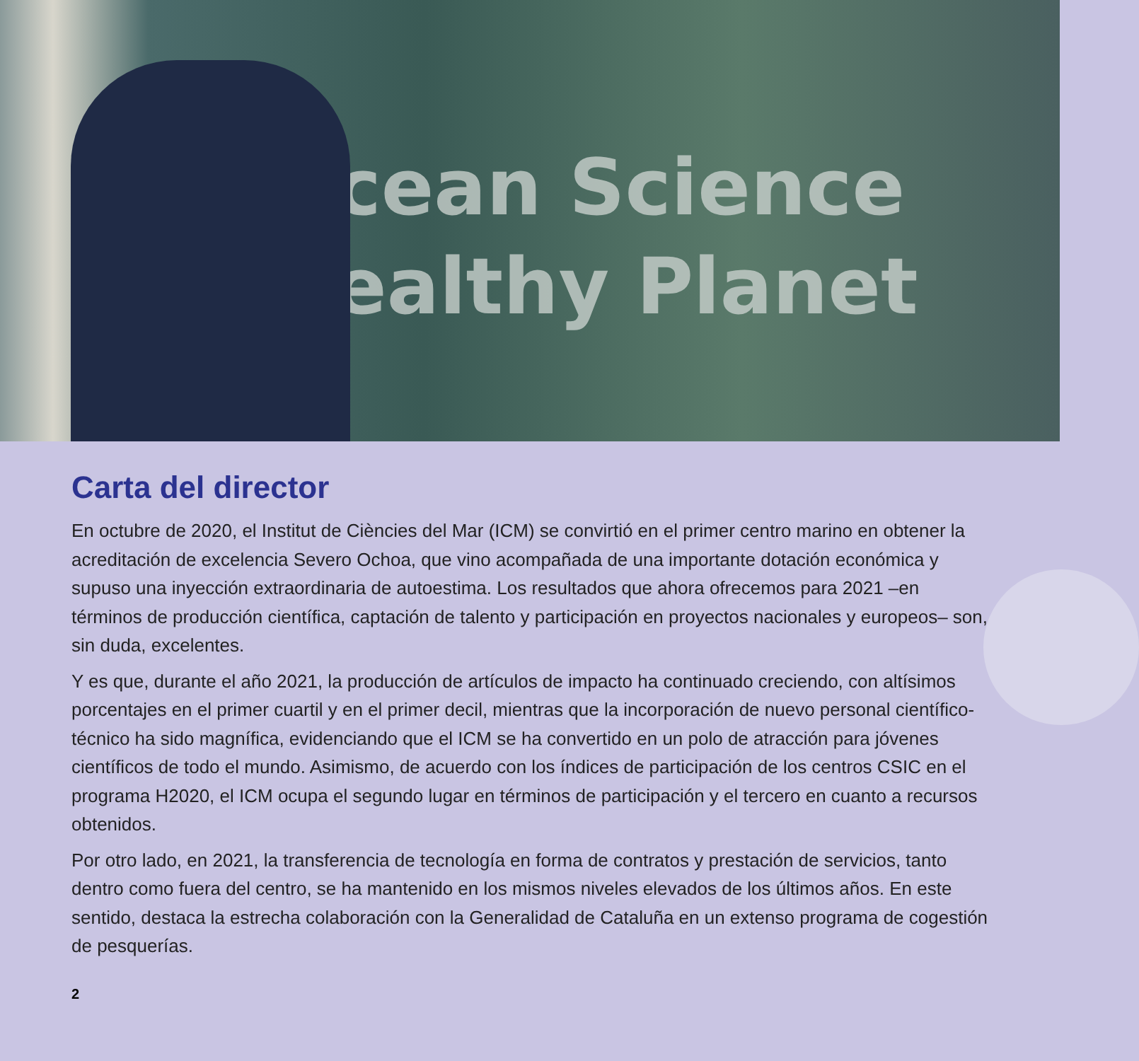Ocean Science
Healthy Planet
Carta del director
En octubre de 2020, el Institut de Ciències del Mar (ICM) se convirtió en el primer centro marino en obtener la acreditación de excelencia Severo Ochoa, que vino acompañada de una importante dotación económica y supuso una inyección extraordinaria de autoestima. Los resultados que ahora ofrecemos para 2021 –en términos de producción científica, captación de talento y participación en proyectos nacionales y europeos– son, sin duda, excelentes.
Y es que, durante el año 2021, la producción de artículos de impacto ha continuado creciendo, con altísimos porcentajes en el primer cuartil y en el primer decil, mientras que la incorporación de nuevo personal científico-técnico ha sido magnífica, evidenciando que el ICM se ha convertido en un polo de atracción para jóvenes científicos de todo el mundo. Asimismo, de acuerdo con los índices de participación de los centros CSIC en el programa H2020, el ICM ocupa el segundo lugar en términos de participación y el tercero en cuanto a recursos obtenidos.
Por otro lado, en 2021, la transferencia de tecnología en forma de contratos y prestación de servicios, tanto dentro como fuera del centro, se ha mantenido en los mismos niveles elevados de los últimos años. En este sentido, destaca la estrecha colaboración con la Generalidad de Cataluña en un extenso programa de cogestión de pesquerías.
2